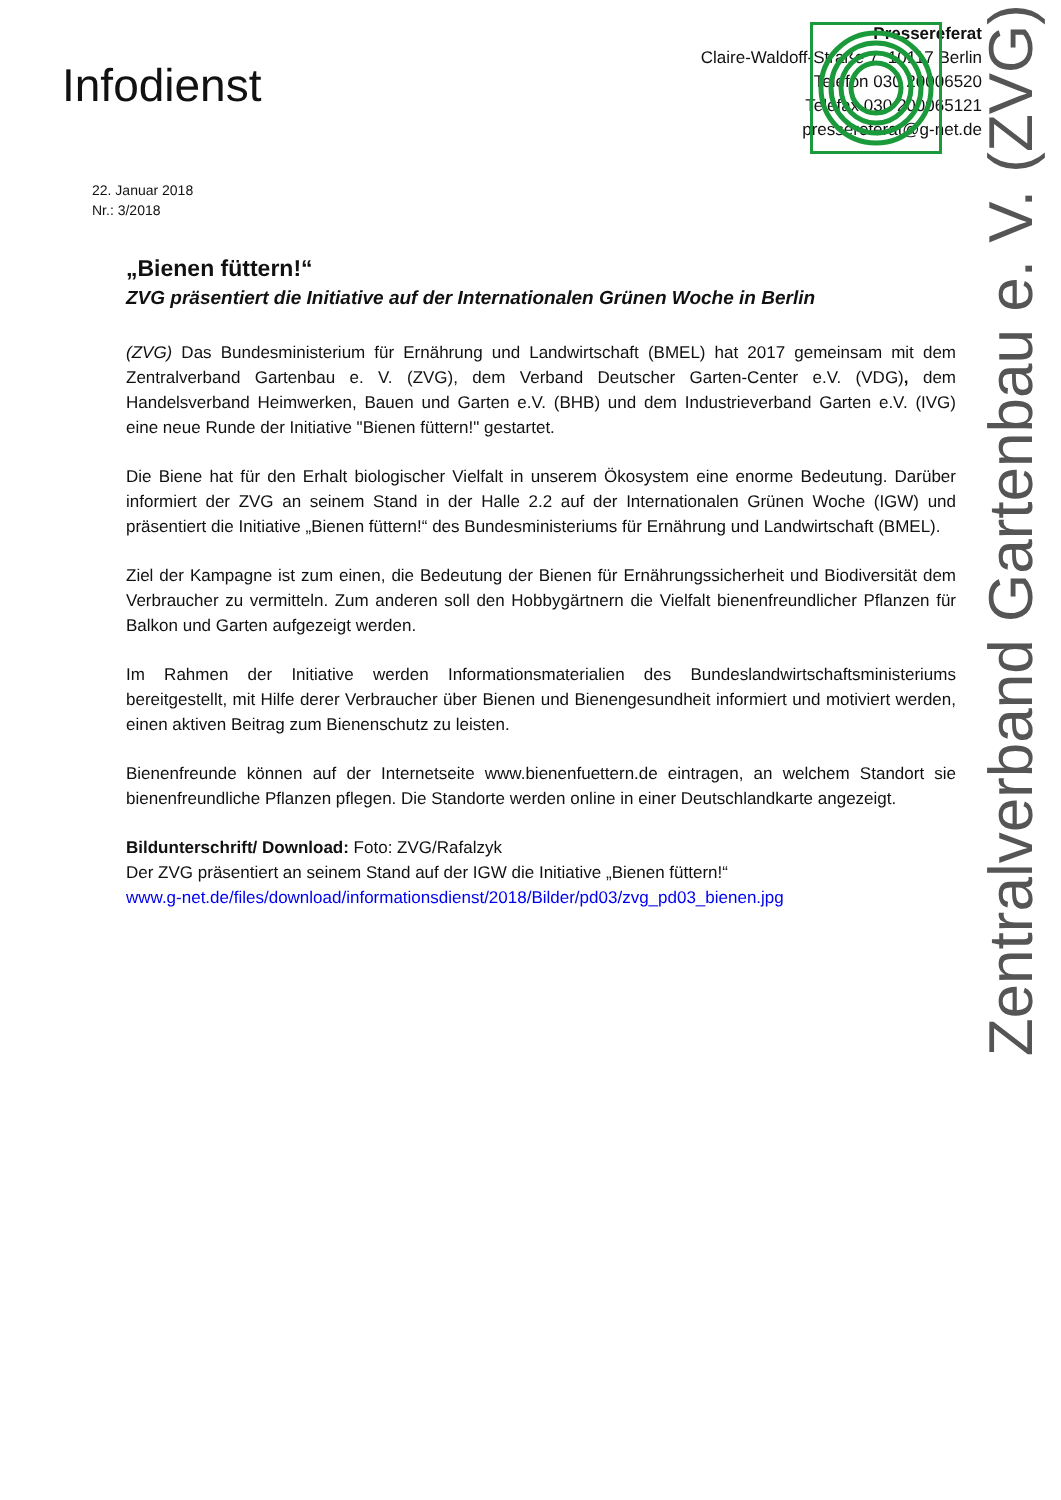Zentralverband Gartenbau e. V. (ZVG)
Infodienst
Pressereferat
Claire-Waldoff-Straße 7, 10117 Berlin
Telefon 030 20006520
Telefax 030 200065121
pressereferat@g-net.de
22. Januar 2018
Nr.: 3/2018
„Bienen füttern!“
ZVG präsentiert die Initiative auf der Internationalen Grünen Woche in Berlin
(ZVG) Das Bundesministerium für Ernährung und Landwirtschaft (BMEL) hat 2017 gemeinsam mit dem Zentralverband Gartenbau e. V. (ZVG), dem Verband Deutscher Garten-Center e.V. (VDG), dem Handelsverband Heimwerken, Bauen und Garten e.V. (BHB) und dem Industrieverband Garten e.V. (IVG) eine neue Runde der Initiative "Bienen füttern!" gestartet.
Die Biene hat für den Erhalt biologischer Vielfalt in unserem Ökosystem eine enorme Bedeutung. Darüber informiert der ZVG an seinem Stand in der Halle 2.2 auf der Internationalen Grünen Woche (IGW) und präsentiert die Initiative „Bienen füttern!“ des Bundesministeriums für Ernährung und Landwirtschaft (BMEL).
Ziel der Kampagne ist zum einen, die Bedeutung der Bienen für Ernährungssicherheit und Biodiversität dem Verbraucher zu vermitteln. Zum anderen soll den Hobbygärtnern die Vielfalt bienenfreundlicher Pflanzen für Balkon und Garten aufgezeigt werden.
Im Rahmen der Initiative werden Informationsmaterialien des Bundeslandwirtschaftsministeriums bereitgestellt, mit Hilfe derer Verbraucher über Bienen und Bienengesundheit informiert und motiviert werden, einen aktiven Beitrag zum Bienenschutz zu leisten.
Bienenfreunde können auf der Internetseite www.bienenfuettern.de eintragen, an welchem Standort sie bienenfreundliche Pflanzen pflegen. Die Standorte werden online in einer Deutschlandkarte angezeigt.
Bildunterschrift/ Download: Foto: ZVG/Rafalzyk
Der ZVG präsentiert an seinem Stand auf der IGW die Initiative „Bienen füttern!“
www.g-net.de/files/download/informationsdienst/2018/Bilder/pd03/zvg_pd03_bienen.jpg